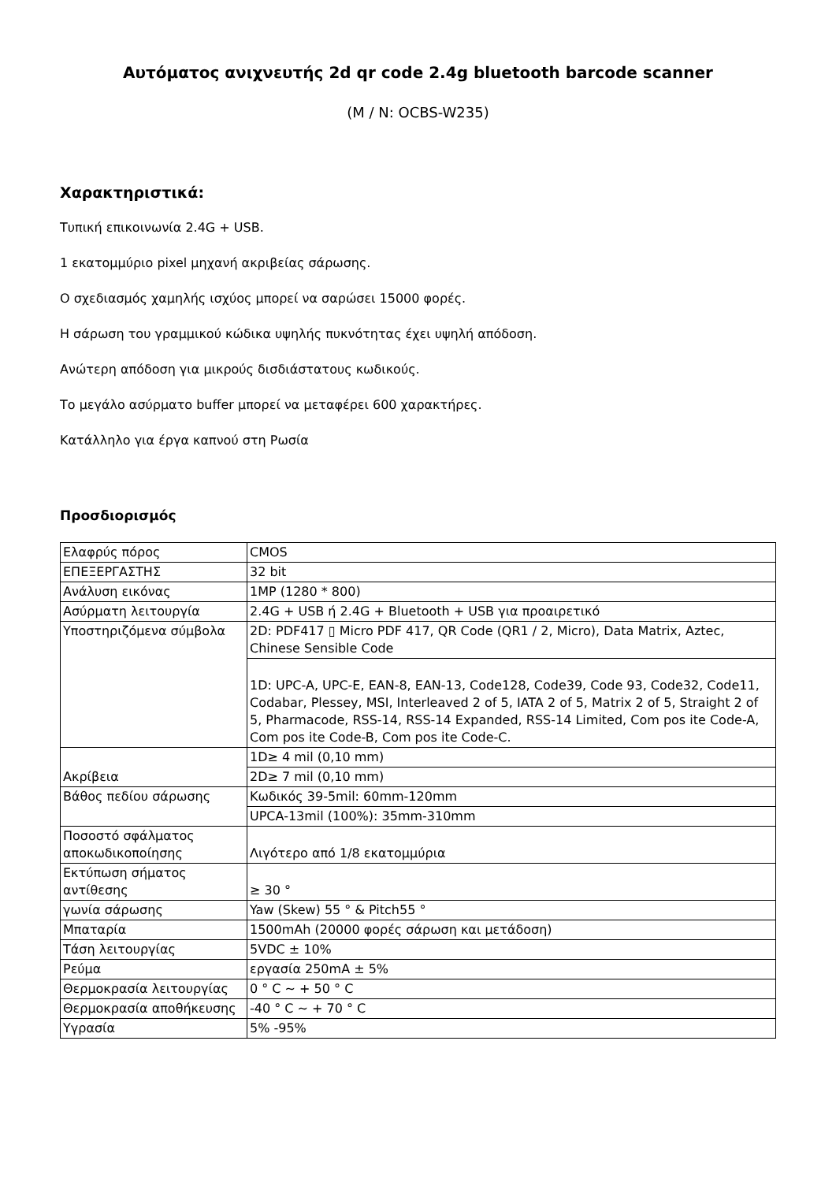Αυτόματος ανιχνευτής 2d qr code 2.4g bluetooth barcode scanner
(M / N: OCBS-W235)
Χαρακτηριστικά:
Τυπική επικοινωνία 2.4G + USB.
1 εκατομμύριο pixel μηχανή ακριβείας σάρωσης.
Ο σχεδιασμός χαμηλής ισχύος μπορεί να σαρώσει 15000 φορές.
Η σάρωση του γραμμικού κώδικα υψηλής πυκνότητας έχει υψηλή απόδοση.
Ανώτερη απόδοση για μικρούς δισδιάστατους κωδικούς.
Το μεγάλο ασύρματο buffer μπορεί να μεταφέρει 600 χαρακτήρες.
Κατάλληλο για έργα καπνού στη Ρωσία
Προσδιορισμός
| Ελαφρύς πόρος | CMOS |
| ΕΠΕΞΕΡΓΑΣΤΗΣ | 32 bit |
| Ανάλυση εικόνας | 1MP (1280 * 800) |
| Ασύρματη λειτουργία | 2.4G + USB ή 2.4G + Bluetooth + USB για προαιρετικό |
| Υποστηριζόμενα σύμβολα | 2D: PDF417 ▯ Micro PDF 417, QR Code (QR1 / 2, Micro), Data Matrix, Aztec, Chinese Sensible Code |
| | 1D: UPC-A, UPC-E, EAN-8, EAN-13, Code128, Code39, Code 93, Code32, Code11, Codabar, Plessey, MSI, Interleaved 2 of 5, IATA 2 of 5, Matrix 2 of 5, Straight 2 of 5, Pharmacode, RSS-14, RSS-14 Expanded, RSS-14 Limited, Com pos ite Code-A, Com pos ite Code-B, Com pos ite Code-C. |
| Ακρίβεια | 1D≥ 4 mil (0,10 mm) |
| | 2D≥ 7 mil (0,10 mm) |
| Βάθος πεδίου σάρωσης | Κωδικός 39-5mil: 60mm-120mm |
| | UPCA-13mil (100%): 35mm-310mm |
| Ποσοστό σφάλματος αποκωδικοποίησης | Λιγότερο από 1/8 εκατομμύρια |
| Εκτύπωση σήματος αντίθεσης | ≥ 30 ° |
| γωνία σάρωσης | Yaw (Skew) 55 ° & Pitch55 ° |
| Μπαταρία | 1500mAh (20000 φορές σάρωση και μετάδοση) |
| Τάση λειτουργίας | 5VDC ± 10% |
| Ρεύμα | εργασία 250mA ± 5% |
| Θερμοκρασία λειτουργίας | 0 ° C ~ + 50 ° C |
| Θερμοκρασία αποθήκευσης | -40 ° C ~ + 70 ° C |
| Υγρασία | 5% -95% |